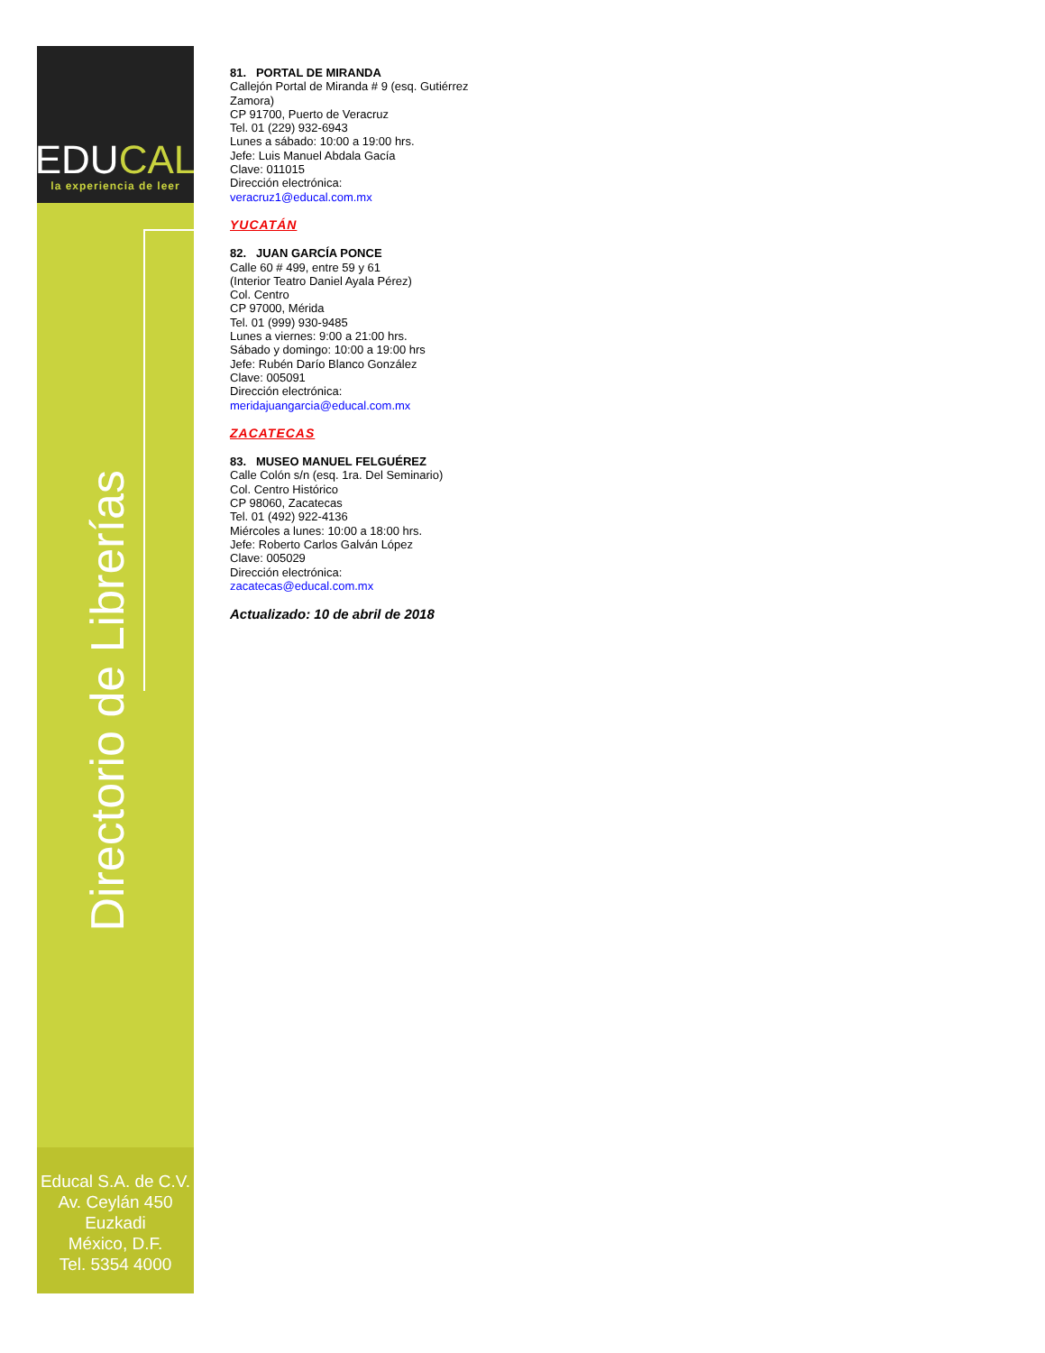EDUCAL
la experiencia de leer
Directorio de Librerías
Educal S.A. de C.V.
Av. Ceylán 450
Euzkadi
México, D.F.
Tel. 5354 4000
81. PORTAL DE MIRANDA
Callejón Portal de Miranda # 9 (esq. Gutiérrez
Zamora)
CP 91700, Puerto de Veracruz
Tel. 01 (229) 932-6943
Lunes a sábado: 10:00 a 19:00 hrs.
Jefe: Luis Manuel Abdala Gacía
Clave: 011015
Dirección electrónica:
veracruz1@educal.com.mx
YUCATÁN
82. JUAN GARCÍA PONCE
Calle 60 # 499, entre 59 y 61
(Interior Teatro Daniel Ayala Pérez)
Col. Centro
CP 97000, Mérida
Tel. 01 (999) 930-9485
Lunes a viernes: 9:00 a 21:00 hrs.
Sábado y domingo: 10:00 a 19:00 hrs
Jefe: Rubén Darío Blanco González
Clave: 005091
Dirección electrónica:
meridajuangarcia@educal.com.mx
ZACATECAS
83. MUSEO MANUEL FELGUÉREZ
Calle Colón s/n (esq. 1ra. Del Seminario)
Col. Centro Histórico
CP 98060, Zacatecas
Tel. 01 (492) 922-4136
Miércoles a lunes: 10:00 a 18:00 hrs.
Jefe: Roberto Carlos Galván López
Clave: 005029
Dirección electrónica:
zacatecas@educal.com.mx
Actualizado: 10 de abril de 2018